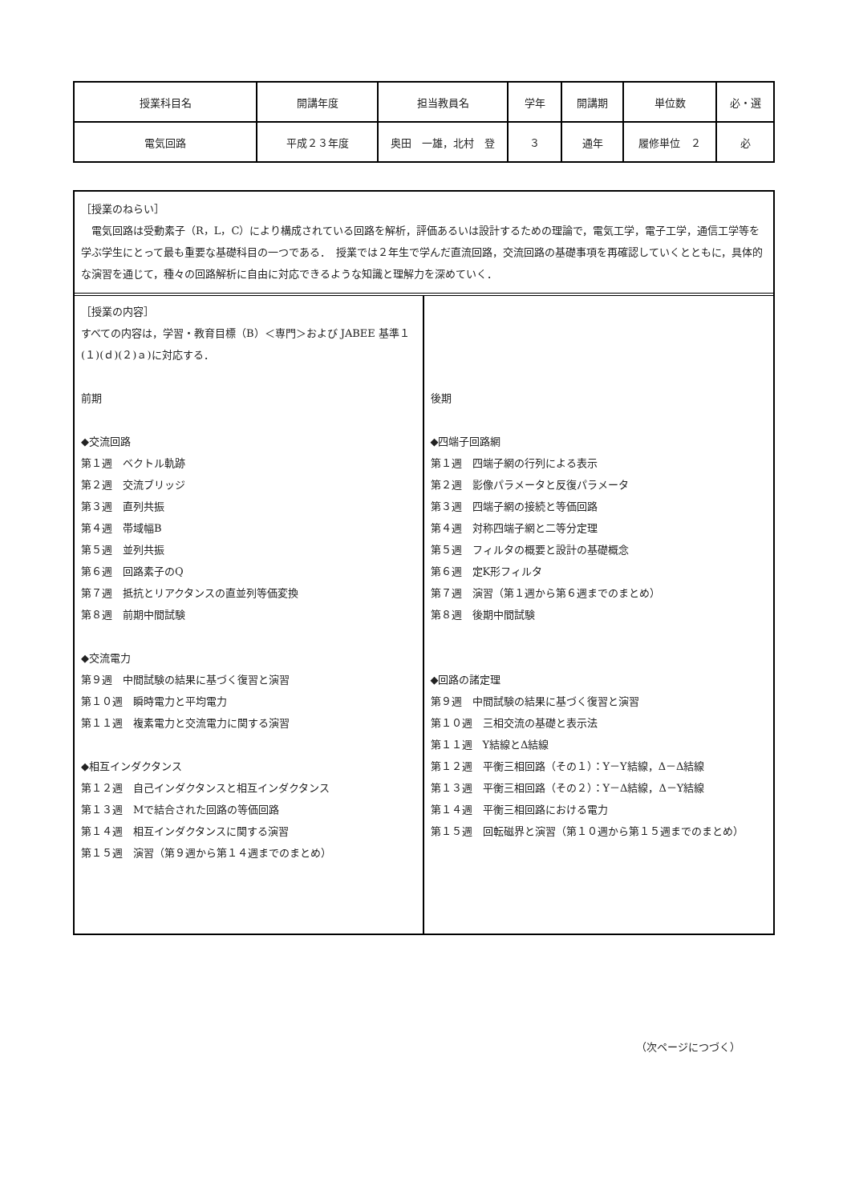| 授業科目名 | 開講年度 | 担当教員名 | 学年 | 開講期 | 単位数 | 必・選 |
| 電気回路 | 平成２３年度 | 奥田 一雄，北村 登 | ３ | 通年 | 履修単位 ２ | 必 |
［授業のねらい］
　電気回路は受動素子（R，L，C）により構成されている回路を解析，評価あるいは設計するための理論で，電気工学，電子工学，通信工学等を学ぶ学生にとって最も重要な基礎科目の一つである．　授業では２年生で学んだ直流回路，交流回路の基礎事項を再確認していくとともに，具体的な演習を通じて，種々の回路解析に自由に対応できるような知識と理解力を深めていく．
［授業の内容］
すべての内容は，学習・教育目標（B）＜専門＞および JABEE 基準１(１)(ｄ)(２)ａ)に対応する．
前期
◆交流回路
第１週　ベクトル軌跡
第２週　交流ブリッジ
第３週　直列共振
第４週　帯域幅B
第５週　並列共振
第６週　回路素子のQ
第７週　抵抗とリアクタンスの直並列等価変換
第８週　前期中間試験
◆交流電力
第９週　中間試験の結果に基づく復習と演習
第１０週　瞬時電力と平均電力
第１１週　複素電力と交流電力に関する演習
◆相互インダクタンス
第１２週　自己インダクタンスと相互インダクタンス
第１３週　Mで結合された回路の等価回路
第１４週　相互インダクタンスに関する演習
第１５週　演習（第９週から第１４週までのまとめ）
後期
◆四端子回路網
第１週　四端子網の行列による表示
第２週　影像パラメータと反復パラメータ
第３週　四端子網の接続と等価回路
第４週　対称四端子網と二等分定理
第５週　フィルタの概要と設計の基礎概念
第６週　定K形フィルタ
第７週　演習（第１週から第６週までのまとめ）
第８週　後期中間試験
◆回路の諸定理
第９週　中間試験の結果に基づく復習と演習
第１０週　三相交流の基礎と表示法
第１１週　Y結線とΔ結線
第１２週　平衡三相回路（その１）：Y－Y結線，Δ－Δ結線
第１３週　平衡三相回路（その２）：Y－Δ結線，Δ－Y結線
第１４週　平衡三相回路における電力
第１５週　回転磁界と演習（第１０週から第１５週までのまとめ）
（次ページにつづく）